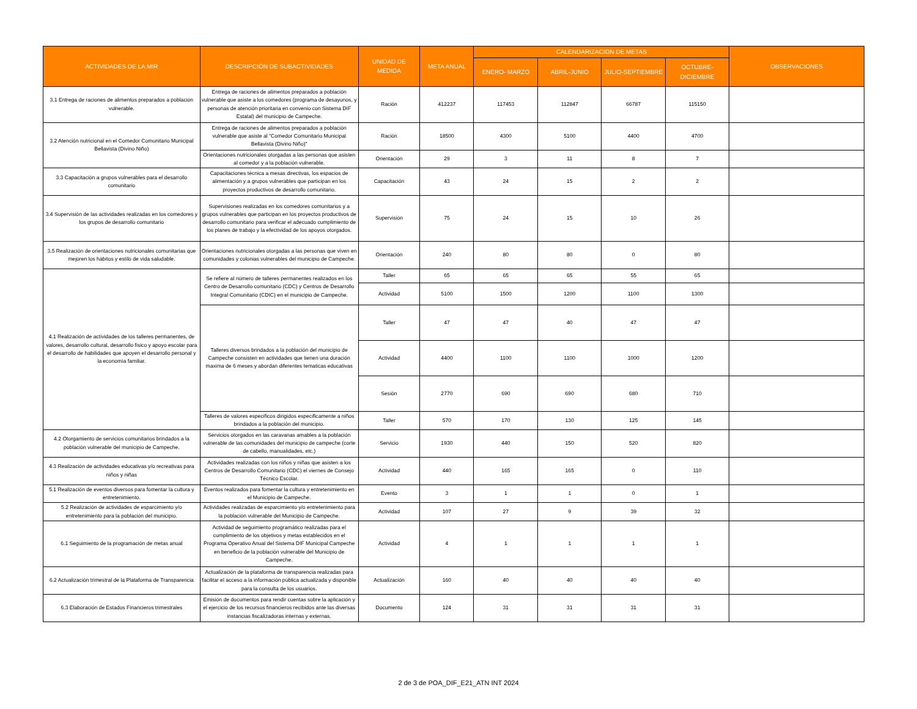| ACTIVIDADES DE LA MIR | DESCRIPCIÓN DE SUBACTIVIDADES | UNIDAD DE MEDIDA | META ANUAL | CALENDARIZACION DE METAS | | | | OBSERVACIONES |
| --- | --- | --- | --- | --- | --- | --- | --- | --- |
| | | | | ENERO- MARZO | ABRIL-JUNIO | JULIO-SEPTIEMBRE | OCTUBRE-DICIEMBRE | |
| 3.1 Entrega de raciones de alimentos preparados a población vulnerable. | Entrega de raciones de alimentos preparados a población vulnerable que asiste a los comedores (programa de desayunos, y personas de atención prioritaria en convenio con Sistema DIF Estatal) del municipio de Campeche. | Ración | 412237 | 117453 | 112847 | 66787 | 115150 | |
| 3.2 Atención nutricional en el Comedor Comunitario Municipal Bellavista (Divino Niño) | Entrega de raciones de alimentos preparados a población vulnerable que asiste al "Comedor Comunitario Municipal Bellavista (Divino Niño)" | Ración | 18500 | 4300 | 5100 | 4400 | 4700 | |
| | Orientaciones nutricionales otorgadas a las personas que asisten al comedor y a la población vulnerable. | Orientación | 29 | 3 | 11 | 8 | 7 | |
| 3.3 Capacitación a grupos vulnerables para el desarrollo comunitario | Capacitaciones técnica a mesas directivas, los espacios de alimentación y a grupos vulnerables que participan en los proyectos productivos de desarrollo comunitario. | Capacitación | 43 | 24 | 15 | 2 | 2 | |
| 3.4 Supervisión de las actividades realizadas en los comedores y los grupos de desarrollo comunitario | Supervisiones realizadas en los comedores comunitarios y a grupos vulnerables que participan en los proyectos productivos de desarrollo comunitario para verificar el adecuado cumplimiento de los planes de trabajo y la efectividad de los apoyos otorgados. | Supervisión | 75 | 24 | 15 | 10 | 26 | |
| 3.5 Realización de orientaciones nutricionales comunitarias que mejoren los hábitos y estilo de vida saludable. | Orientaciones nutricionales otorgadas a las personas que viven en comunidades y colonias vulnerables del municipio de Campeche. | Orientación | 240 | 80 | 80 | 0 | 80 | |
| 4.1 Realización de actividades de los talleres permanentes, de valores, desarrollo cultural, desarrollo fisico y apoyo escolar para el desarrollo de habilidades que apoyen el desarrollo personal y la economía familiar. | Se refiere al número de talleres permanentes realizados en los Centro de Desarrollo comunitario (CDC) y Centros de Desarrollo Integral Comunitario (CDIC) en el municipio de Campeche. | Taller | 65 | 65 | 65 | 55 | 65 | |
| | | Actividad | 5100 | 1500 | 1200 | 1100 | 1300 | |
| | Talleres diversos brindados a la población del municipio de Campeche consisten en actividades que tienen una duración maxima de 6 meses y abordan diferentes tematicas educativas | Taller | 47 | 47 | 40 | 47 | 47 | |
| | | Actividad | 4400 | 1100 | 1100 | 1000 | 1200 | |
| | | Sesión | 2770 | 690 | 690 | 680 | 710 | |
| | Talleres de valores especificos dirigidos especificamente a niños brindados a la población del municipio. | Taller | 570 | 170 | 130 | 125 | 145 | |
| 4.2 Otorgamiento de servicios comunitarios brindados a la población vulnerable del municipio de Campeche. | Servicios otorgados en las caravanas amables a la población vulnerable de las comunidades del municipio de campeche (corte de cabello, manualidades, etc.) | Servicio | 1930 | 440 | 150 | 520 | 820 | |
| 4.3 Realización de actividades educativas y/o recreativas para niños y niñas | Actividades realizadas con los niños y niñas que asisten a los Centros de Desarrollo Comunitario (CDC) el viernes de Consejo Técnico Escolar. | Actividad | 440 | 165 | 165 | 0 | 110 | |
| 5.1 Realización de eventos diversos para fomentar la cultura y entretenimiento. | Eventos realizados para fomentar la cultura y entretenimiento en el Municipio de Campeche. | Evento | 3 | 1 | 1 | 0 | 1 | |
| 5.2 Realización de actividades de esparcimiento y/o entretenimiento para la población del municipio. | Actividades realizadas de esparcimiento y/o entretenimiento para la población vulnerable del Municipio de Campeche. | Actividad | 107 | 27 | 9 | 39 | 32 | |
| 6.1 Seguimiento de la programación de metas anual | Actividad de seguimiento programático realizadas para el cumplimiento de los objetivos y metas establecidos en el Programa Operativo Anual del Sistema DIF Municipal Campeche en beneficio de la población vulnerable del Municipio de Campeche. | Actividad | 4 | 1 | 1 | 1 | 1 | |
| 6.2 Actualización trimestral de la Plataforma de Transparencia | Actualización de la plataforma de transparencia realizadas para facilitar el acceso a la información pública actualizada y disponible para la consulta de los usuarios. | Actualización | 160 | 40 | 40 | 40 | 40 | |
| 6.3 Elaboración de Estados Financieros trimestrales | Emisión de documentos para rendir cuentas sobre la aplicación y el ejercicio de los recursos financieros recibidos ante las diversas instancias fiscalizadoras internas y externas. | Documento | 124 | 31 | 31 | 31 | 31 | |
2 de 3 de POA_DIF_E21_ATN INT 2024